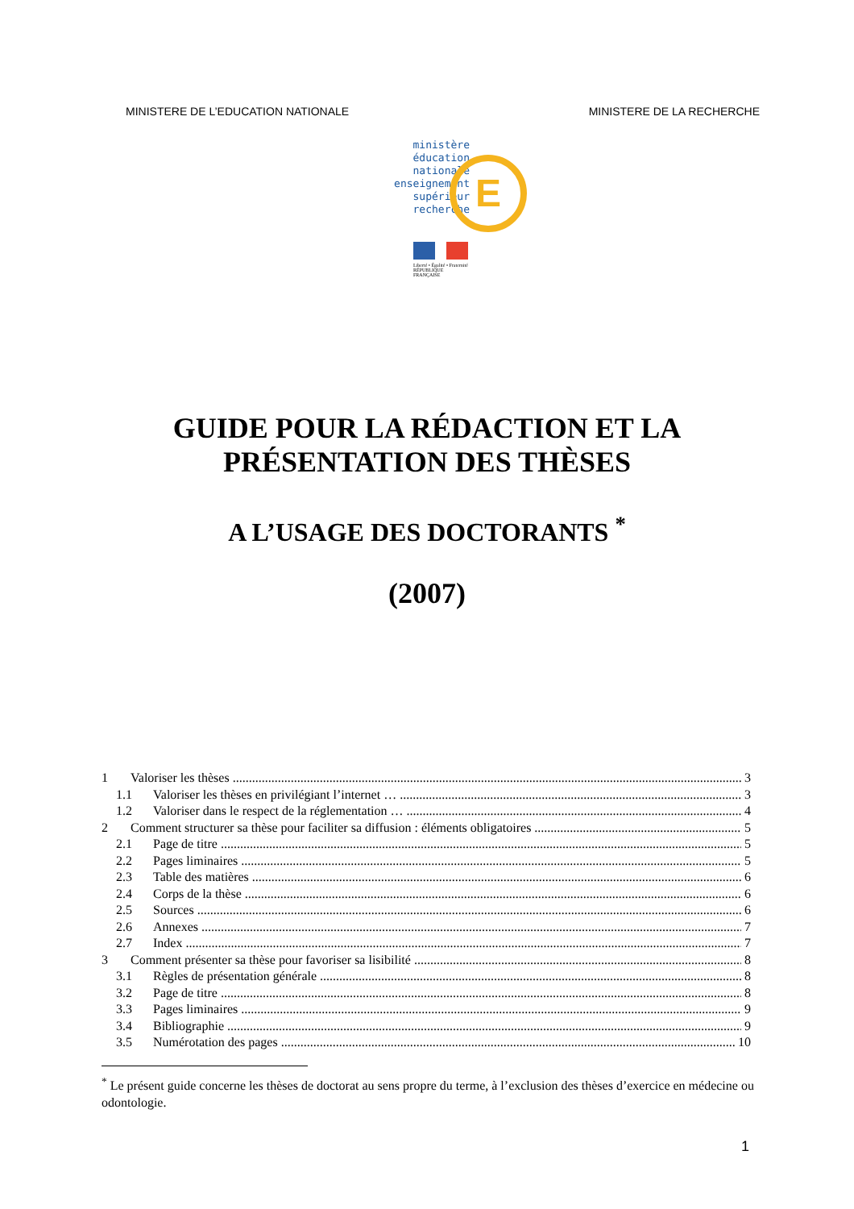MINISTERE DE L’EDUCATION NATIONALE MINISTERE DE LA RECHERCHE
ministère
éducation
nationale
enseignement
supérieur
recherche
E
Liberté • Égalité • Fraternité
RÉPUBLIQUE FRANÇAISE
GUIDE POUR LA RÉDACTION ET LA
PRÉSENTATION DES THÈSES
A L’USAGE DES DOCTORANTS <sup>*</sup>
(2007)
1 Valoriser les thèses 3
1.1 Valoriser les thèses en privilégiant l’internet … 3
1.2 Valoriser dans le respect de la réglementation … 4
2 Comment structurer sa thèse pour faciliter sa diffusion : éléments obligatoires 5
2.1 Page de titre 5
2.2 Pages liminaires 5
2.3 Table des matières 6
2.4 Corps de la thèse 6
2.5 Sources 6
2.6 Annexes 7
2.7 Index 7
3 Comment présenter sa thèse pour favoriser sa lisibilité 8
3.1 Règles de présentation générale 8
3.2 Page de titre 8
3.3 Pages liminaires 9
3.4 Bibliographie 9
3.5 Numérotation des pages 10
<sup>*</sup> Le présent guide concerne les thèses de doctorat au sens propre du terme, à l’exclusion des thèses d’exercice en médecine ou odontologie.
1